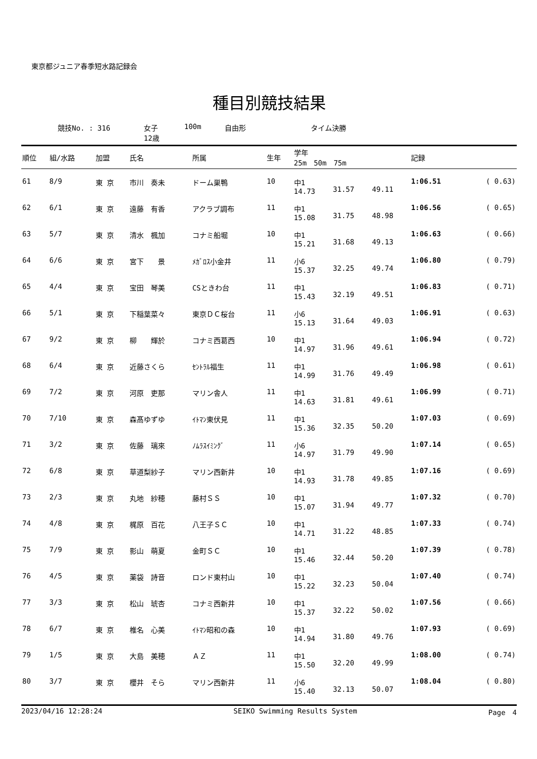東京都ジュニア春季短水路記録会
種目別競技結果
競技No. : 316 女子
12歳 100m 自由形 タイム決勝
| 順位 | 組/水路 | 加盟 | 氏名 | 所属 | 生年 | 学年 25m 50m 75m | | | 記録 | |
| --- | --- | --- | --- | --- | --- | --- | --- | --- | --- | --- |
| 61 | 8/9 | 東 京 | 市川 奏未 | ドーム巣鴨 | 10 | 中1 14.73 | 31.57 | 49.11 | 1:06.51 | ( 0.63) |
| 62 | 6/1 | 東 京 | 遠藤 有香 | アクラブ調布 | 11 | 中1 15.08 | 31.75 | 48.98 | 1:06.56 | ( 0.65) |
| 63 | 5/7 | 東 京 | 清水 楓加 | コナミ船堀 | 10 | 中1 15.21 | 31.68 | 49.13 | 1:06.63 | ( 0.66) |
| 64 | 6/6 | 東 京 | 宮下 景 | ﾒｶﾞﾛｽ小金井 | 11 | 小6 15.37 | 32.25 | 49.74 | 1:06.80 | ( 0.79) |
| 65 | 4/4 | 東 京 | 宝田 琴美 | CSときわ台 | 11 | 中1 15.43 | 32.19 | 49.51 | 1:06.83 | ( 0.71) |
| 66 | 5/1 | 東 京 | 下稲葉菜々 | 東京ＤＣ桜台 | 11 | 小6 15.13 | 31.64 | 49.03 | 1:06.91 | ( 0.63) |
| 67 | 9/2 | 東 京 | 柳 輝於 | コナミ西葛西 | 10 | 中1 14.97 | 31.96 | 49.61 | 1:06.94 | ( 0.72) |
| 68 | 6/4 | 東 京 | 近藤さくら | ｾﾝﾄﾗﾙ福生 | 11 | 中1 14.99 | 31.76 | 49.49 | 1:06.98 | ( 0.61) |
| 69 | 7/2 | 東 京 | 河原 吏那 | マリン舎人 | 11 | 中1 14.63 | 31.81 | 49.61 | 1:06.99 | ( 0.71) |
| 70 | 7/10 | 東 京 | 森髙ゆずゆ | ｲﾄﾏﾝ東伏見 | 11 | 中1 15.36 | 32.35 | 50.20 | 1:07.03 | ( 0.69) |
| 71 | 3/2 | 東 京 | 佐藤 璃來 | ﾉﾑﾗｽｲﾐﾝｸﾞ | 11 | 小6 14.97 | 31.79 | 49.90 | 1:07.14 | ( 0.65) |
| 72 | 6/8 | 東 京 | 草道梨紗子 | マリン西新井 | 10 | 中1 14.93 | 31.78 | 49.85 | 1:07.16 | ( 0.69) |
| 73 | 2/3 | 東 京 | 丸地 紗穂 | 藤村ＳＳ | 10 | 中1 15.07 | 31.94 | 49.77 | 1:07.32 | ( 0.70) |
| 74 | 4/8 | 東 京 | 梶原 百花 | 八王子ＳＣ | 10 | 中1 14.71 | 31.22 | 48.85 | 1:07.33 | ( 0.74) |
| 75 | 7/9 | 東 京 | 影山 萌夏 | 金町ＳＣ | 10 | 中1 15.46 | 32.44 | 50.20 | 1:07.39 | ( 0.78) |
| 76 | 4/5 | 東 京 | 薬袋 詩音 | ロンド東村山 | 10 | 中1 15.22 | 32.23 | 50.04 | 1:07.40 | ( 0.74) |
| 77 | 3/3 | 東 京 | 松山 琥杏 | コナミ西新井 | 10 | 中1 15.37 | 32.22 | 50.02 | 1:07.56 | ( 0.66) |
| 78 | 6/7 | 東 京 | 椎名 心美 | ｲﾄﾏﾝ昭和の森 | 10 | 中1 14.94 | 31.80 | 49.76 | 1:07.93 | ( 0.69) |
| 79 | 1/5 | 東 京 | 大島 美穂 | ＡＺ | 11 | 中1 15.50 | 32.20 | 49.99 | 1:08.00 | ( 0.74) |
| 80 | 3/7 | 東 京 | 櫻井 そら | マリン西新井 | 11 | 小6 15.40 | 32.13 | 50.07 | 1:08.04 | ( 0.80) |
2023/04/16 12:28:24 SEIKO Swimming Results System Page　4